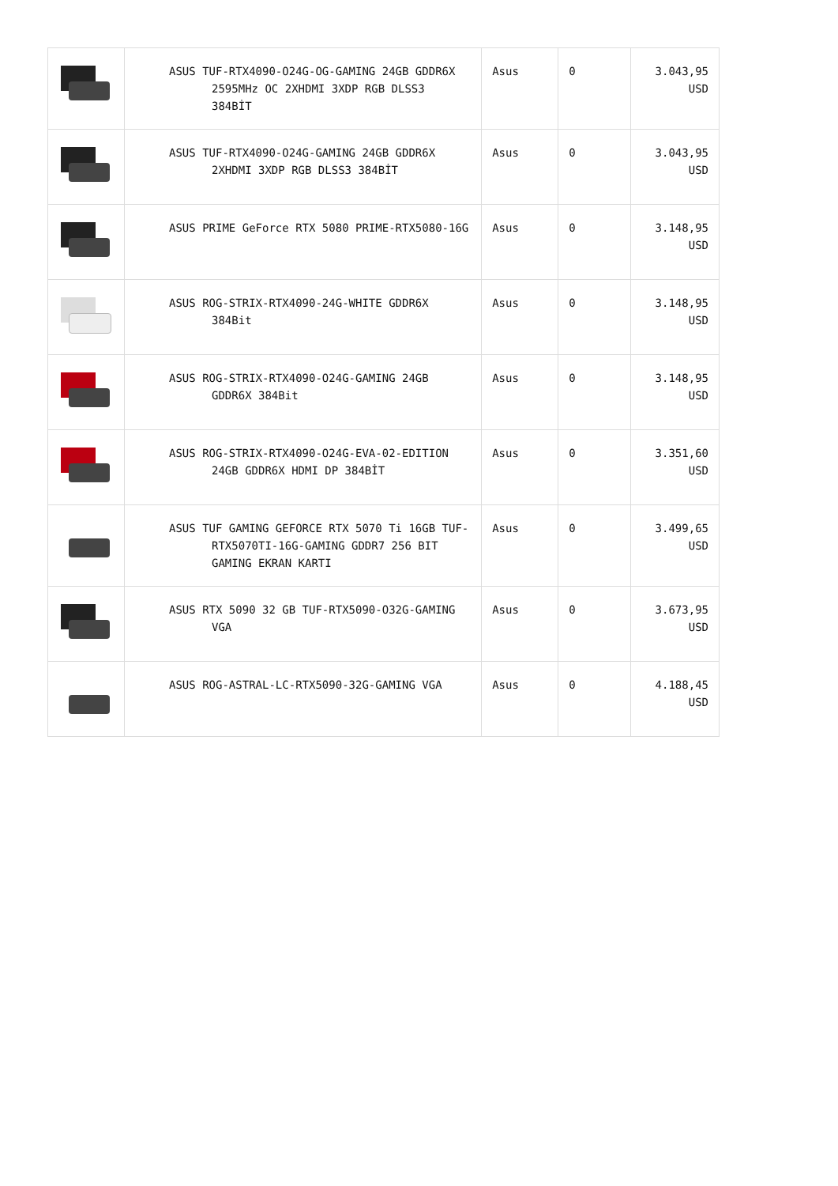| | ASUS TUF-RTX4090-O24G-OG-GAMING 24GB GDDR6X 2595MHz OC 2XHDMI 3XDP RGB DLSS3 384BİT | Asus | 0 | 3.043,95 USD |
| | ASUS TUF-RTX4090-O24G-GAMING 24GB GDDR6X 2XHDMI 3XDP RGB DLSS3 384BİT | Asus | 0 | 3.043,95 USD |
| | ASUS PRIME GeForce RTX 5080 PRIME-RTX5080-16G | Asus | 0 | 3.148,95 USD |
| | ASUS ROG-STRIX-RTX4090-24G-WHITE GDDR6X 384Bit | Asus | 0 | 3.148,95 USD |
| | ASUS ROG-STRIX-RTX4090-O24G-GAMING 24GB GDDR6X 384Bit | Asus | 0 | 3.148,95 USD |
| | ASUS ROG-STRIX-RTX4090-O24G-EVA-02-EDITION 24GB GDDR6X HDMI DP 384BİT | Asus | 0 | 3.351,60 USD |
| | ASUS TUF GAMING GEFORCE RTX 5070 Ti 16GB TUF-RTX5070TI-16G-GAMING GDDR7 256 BIT GAMING EKRAN KARTI | Asus | 0 | 3.499,65 USD |
| | ASUS RTX 5090 32 GB TUF-RTX5090-O32G-GAMING VGA | Asus | 0 | 3.673,95 USD |
| | ASUS ROG-ASTRAL-LC-RTX5090-32G-GAMING VGA | Asus | 0 | 4.188,45 USD |